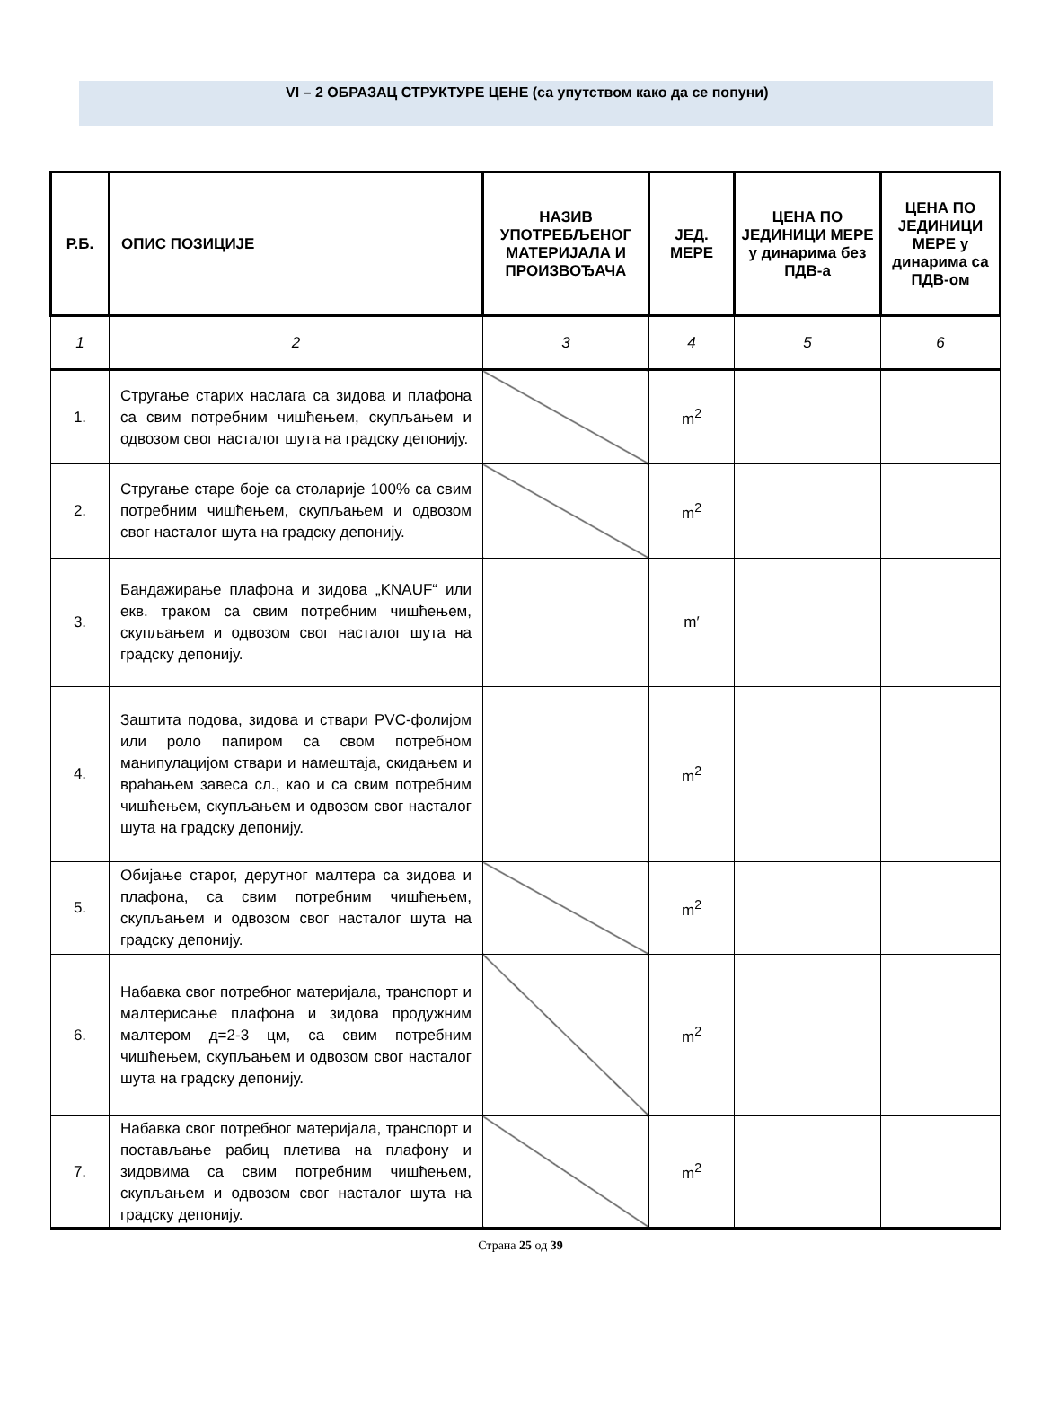VI – 2 ОБРАЗАЦ СТРУКТУРЕ ЦЕНЕ (са упутством како да се попуни)
| Р.Б. | ОПИС ПОЗИЦИЈЕ | НАЗИВ УПОТРЕБЉЕНОГ МАТЕРИЈАЛА И ПРОИЗВОЂАЧА | ЈЕД. МЕРЕ | ЦЕНА ПО ЈЕДИНИЦИ МЕРЕ у динарима без ПДВ-а | ЦЕНА ПО ЈЕДИНИЦИ МЕРЕ у динарима са ПДВ-ом |
| --- | --- | --- | --- | --- | --- |
| 1 | 2 | 3 | 4 | 5 | 6 |
| 1. | Стругање старих наслага са зидова и плафона са свим потребним чишћењем, скупљањем и одвозом свог насталог шута на градску депонију. | | m<sup>2</sup> | | |
| 2. | Стругање старе боје са столарије 100% са свим потребним чишћењем, скупљањем и одвозом свог насталог шута на градску депонију. | | m<sup>2</sup> | | |
| 3. | Бандажирање плафона и зидова „KNAUF“ или екв. траком са свим потребним чишћењем, скупљањем и одвозом свог насталог шута на градску депонију. | | m′ | | |
| 4. | Заштита подова, зидова и ствари PVC-фолијом или роло папиром са свом потребном манипулацијом ствари и намештаја, скидањем и враћањем завеса сл., као и са свим потребним чишћењем, скупљањем и одвозом свог насталог шута на градску депонију. | | m<sup>2</sup> | | |
| 5. | Обијање старог, дерутног малтера са зидова и плафона, са свим потребним чишћењем, скупљањем и одвозом свог насталог шута на градску депонију. | | m<sup>2</sup> | | |
| 6. | Набавка свог потребног материјала, транспорт и малтерисање плафона и зидова продужним малтером д=2-3 цм, са свим потребним чишћењем, скупљањем и одвозом свог насталог шута на градску депонију. | | m<sup>2</sup> | | |
| 7. | Набавка свог потребног материјала, транспорт и постављање рабиц плетива на плафону и зидовима са свим потребним чишћењем, скупљањем и одвозом свог насталог шута на градску депонију. | | m<sup>2</sup> | | |
Страна 25 од 39